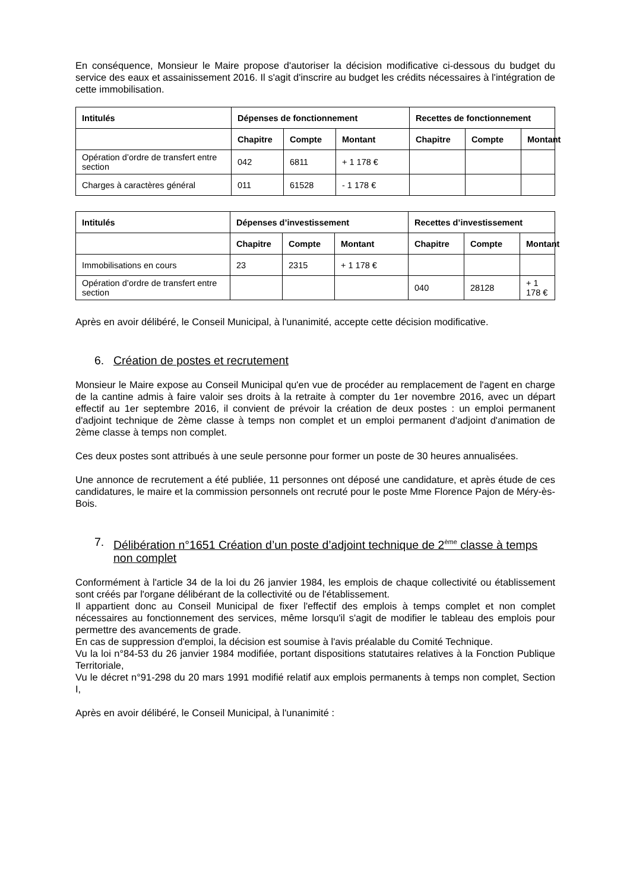En conséquence, Monsieur le Maire propose d'autoriser la décision modificative ci-dessous du budget du service des eaux et assainissement 2016. Il s'agit d'inscrire au budget les crédits nécessaires à l'intégration de cette immobilisation.
| Intitulés | Dépenses de fonctionnement | | | Recettes de fonctionnement | | |
| --- | --- | --- | --- | --- | --- | --- |
| | Chapitre | Compte | Montant | Chapitre | Compte | Montant |
| Opération d’ordre de transfert entre section | 042 | 6811 | + 1 178 € | | | |
| Charges à caractères général | 011 | 61528 | - 1 178 € | | | |
| Intitulés | Dépenses d’investissement | | | Recettes d’investissement | | |
| --- | --- | --- | --- | --- | --- | --- |
| | Chapitre | Compte | Montant | Chapitre | Compte | Montant |
| Immobilisations en cours | 23 | 2315 | + 1 178 € | | | |
| Opération d’ordre de transfert entre section | | | | 040 | 28128 | + 1 178 € |
Après en avoir délibéré, le Conseil Municipal, à l'unanimité, accepte cette décision modificative.
6. Création de postes et recrutement
Monsieur le Maire expose au Conseil Municipal qu'en vue de procéder au remplacement de l'agent en charge de la cantine admis à faire valoir ses droits à la retraite à compter du 1er novembre 2016, avec un départ effectif au 1er septembre 2016, il convient de prévoir la création de deux postes : un emploi permanent d'adjoint technique de 2ème classe à temps non complet et un emploi permanent d'adjoint d'animation de 2ème classe à temps non complet.
Ces deux postes sont attribués à une seule personne pour former un poste de 30 heures annualisées.
Une annonce de recrutement a été publiée, 11 personnes ont déposé une candidature, et après étude de ces candidatures, le maire et la commission personnels ont recruté pour le poste Mme Florence Pajon de Méry-ès-Bois.
7. Délibération n°1651 Création d’un poste d’adjoint technique de 2<sup>ème</sup> classe à temps non complet
Conformément à l'article 34 de la loi du 26 janvier 1984, les emplois de chaque collectivité ou établissement sont créés par l'organe délibérant de la collectivité ou de l'établissement.
Il appartient donc au Conseil Municipal de fixer l'effectif des emplois à temps complet et non complet nécessaires au fonctionnement des services, même lorsqu'il s'agit de modifier le tableau des emplois pour permettre des avancements de grade.
En cas de suppression d'emploi, la décision est soumise à l'avis préalable du Comité Technique.
Vu la loi n°84-53 du 26 janvier 1984 modifiée, portant dispositions statutaires relatives à la Fonction Publique Territoriale,
Vu le décret n°91-298 du 20 mars 1991 modifié relatif aux emplois permanents à temps non complet, Section I,
Après en avoir délibéré, le Conseil Municipal, à l'unanimité :